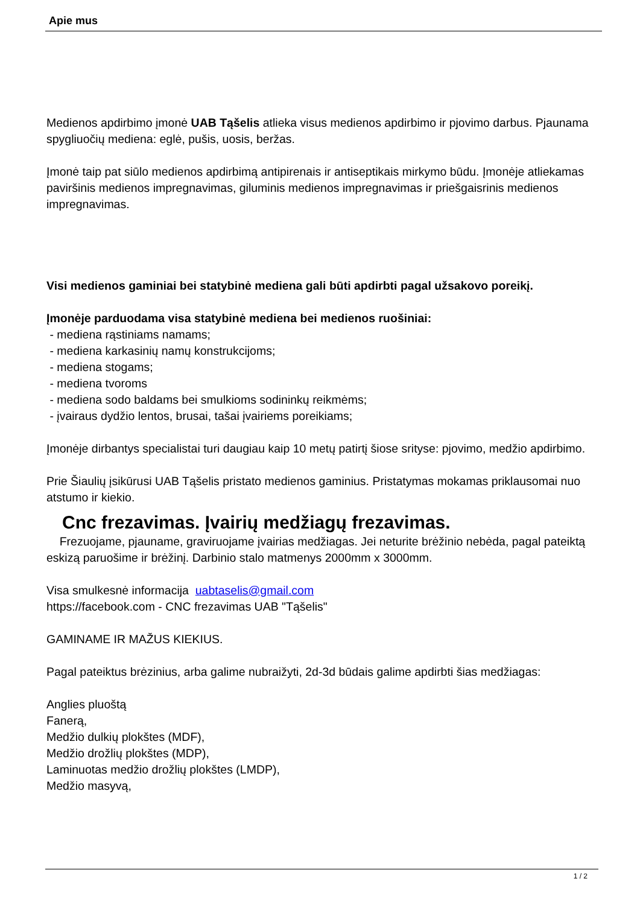Apie mus
Medienos apdirbimo įmonė UAB Tąšelis atlieka visus medienos apdirbimo ir pjovimo darbus. Pjaunama spygliuočių mediena: eglė, pušis, uosis, beržas.
Įmonė taip pat siūlo medienos apdirbimą antipirenais ir antiseptikais mirkymo būdu. Įmonėje atliekamas paviršinis medienos impregnavimas, giluminis medienos impregnavimas ir priešgaisrinis medienos impregnavimas.
Visi medienos gaminiai bei statybinė mediena gali būti apdirbti pagal užsakovo poreikį.
Įmonėje parduodama visa statybinė mediena bei medienos ruošiniai:
- mediena rąstiniams namams;
- mediena karkasinių namų konstrukcijoms;
- mediena stogams;
- mediena tvoroms
- mediena sodo baldams bei smulkioms sodininkų reikmėms;
- įvairaus dydžio lentos, brusai, tašai įvairiems poreikiams;
Įmonėje dirbantys specialistai turi daugiau kaip 10 metų patirtį šiose srityse: pjovimo, medžio apdirbimo.
Prie Šiaulių įsikūrusi UAB Tąšelis pristato medienos gaminius. Pristatymas mokamas priklausomai nuo atstumo ir kiekio.
Cnc frezavimas. Įvairių medžiagų frezavimas.
Frezuojame, pjauname, graviruojame įvairias medžiagas. Jei neturite brėžinio nebėda, pagal pateiktą eskizą paruošime ir brėžinį. Darbinio stalo matmenys 2000mm x 3000mm.
Visa smulkesnė informacija uabtaselis@gmail.com
https://facebook.com - CNC frezavimas UAB "Tąšelis"
GAMINAME IR MAŽUS KIEKIUS.
Pagal pateiktus brėzinius, arba galime nubraižyti, 2d-3d būdais galime apdirbti šias medžiagas:
Anglies pluoštą
Fanerą,
Medžio dulkių plokštes (MDF),
Medžio drožlių plokštes (MDP),
Laminuotas medžio drožlių plokštes (LMDP),
Medžio masyvą,
1 / 2